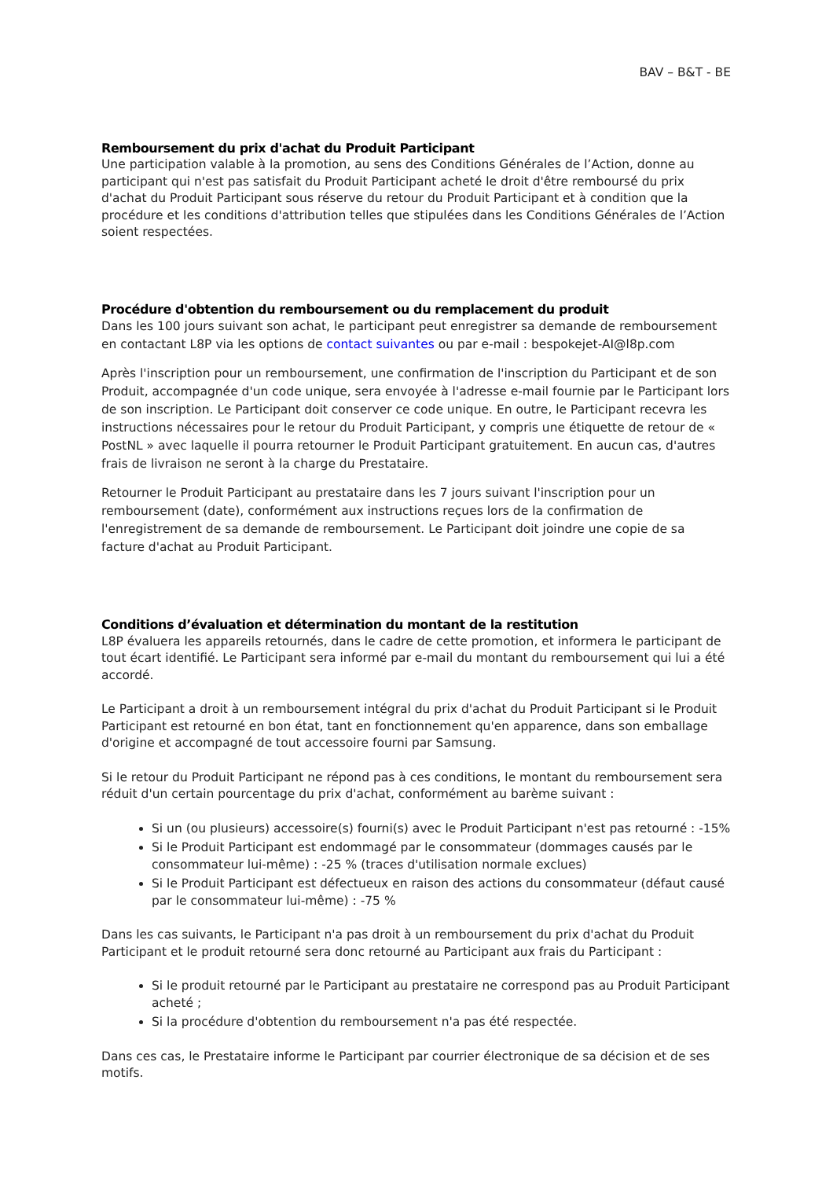BAV – B&T - BE
Remboursement du prix d'achat du Produit Participant
Une participation valable à la promotion, au sens des Conditions Générales de l’Action, donne au participant qui n'est pas satisfait du Produit Participant acheté le droit d'être remboursé du prix d'achat du Produit Participant sous réserve du retour du Produit Participant et à condition que la procédure et les conditions d'attribution telles que stipulées dans les Conditions Générales de l’Action soient respectées.
Procédure d'obtention du remboursement ou du remplacement du produit
Dans les 100 jours suivant son achat, le participant peut enregistrer sa demande de remboursement en contactant L8P via les options de contact suivantes ou par e-mail : bespokejet-AI@l8p.com
Après l'inscription pour un remboursement, une confirmation de l'inscription du Participant et de son Produit, accompagnée d'un code unique, sera envoyée à l'adresse e-mail fournie par le Participant lors de son inscription. Le Participant doit conserver ce code unique. En outre, le Participant recevra les instructions nécessaires pour le retour du Produit Participant, y compris une étiquette de retour de « PostNL » avec laquelle il pourra retourner le Produit Participant gratuitement. En aucun cas, d'autres frais de livraison ne seront à la charge du Prestataire.
Retourner le Produit Participant au prestataire dans les 7 jours suivant l'inscription pour un remboursement (date), conformément aux instructions reçues lors de la confirmation de l'enregistrement de sa demande de remboursement. Le Participant doit joindre une copie de sa facture d'achat au Produit Participant.
Conditions d’évaluation et détermination du montant de la restitution
L8P évaluera les appareils retournés, dans le cadre de cette promotion, et informera le participant de tout écart identifié. Le Participant sera informé par e-mail du montant du remboursement qui lui a été accordé.
Le Participant a droit à un remboursement intégral du prix d'achat du Produit Participant si le Produit Participant est retourné en bon état, tant en fonctionnement qu'en apparence, dans son emballage d'origine et accompagné de tout accessoire fourni par Samsung.
Si le retour du Produit Participant ne répond pas à ces conditions, le montant du remboursement sera réduit d'un certain pourcentage du prix d'achat, conformément au barème suivant :
Si un (ou plusieurs) accessoire(s) fourni(s) avec le Produit Participant n'est pas retourné : -15%
Si le Produit Participant est endommagé par le consommateur (dommages causés par le consommateur lui-même) : -25 % (traces d'utilisation normale exclues)
Si le Produit Participant est défectueux en raison des actions du consommateur (défaut causé par le consommateur lui-même) : -75 %
Dans les cas suivants, le Participant n'a pas droit à un remboursement du prix d'achat du Produit Participant et le produit retourné sera donc retourné au Participant aux frais du Participant :
Si le produit retourné par le Participant au prestataire ne correspond pas au Produit Participant acheté ;
Si la procédure d'obtention du remboursement n'a pas été respectée.
Dans ces cas, le Prestataire informe le Participant par courrier électronique de sa décision et de ses motifs.